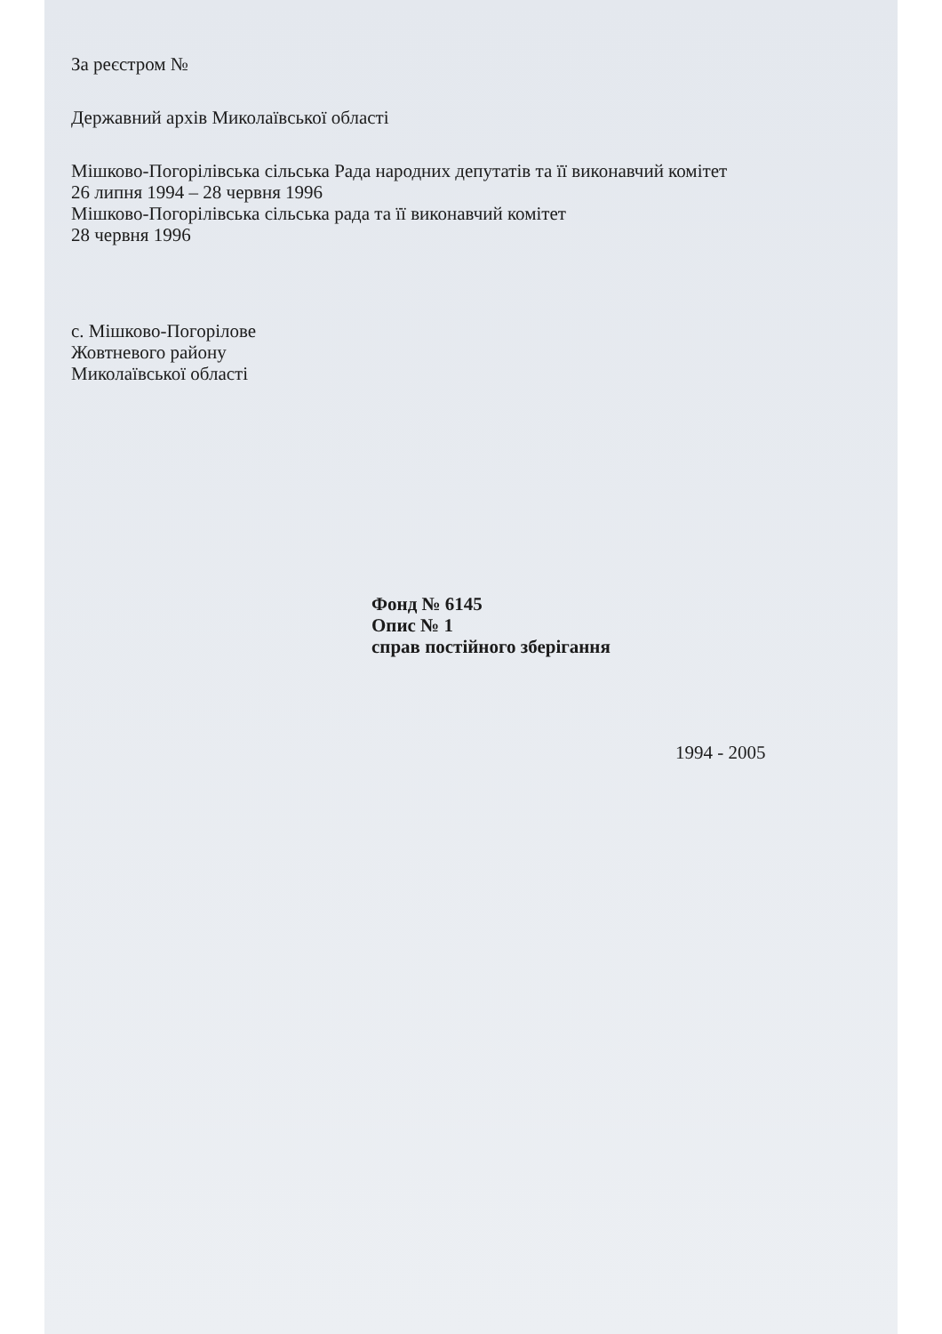За реєстром №
Державний архів Миколаївської області
Мішково-Погорілівська сільська Рада народних депутатів та її виконавчий комітет
26 липня 1994 – 28 червня 1996
Мішково-Погорілівська сільська рада та її виконавчий комітет
28 червня 1996
с. Мішково-Погорілове
Жовтневого району
Миколаївської області
Фонд № 6145
Опис № 1
справ постійного зберігання
1994 - 2005